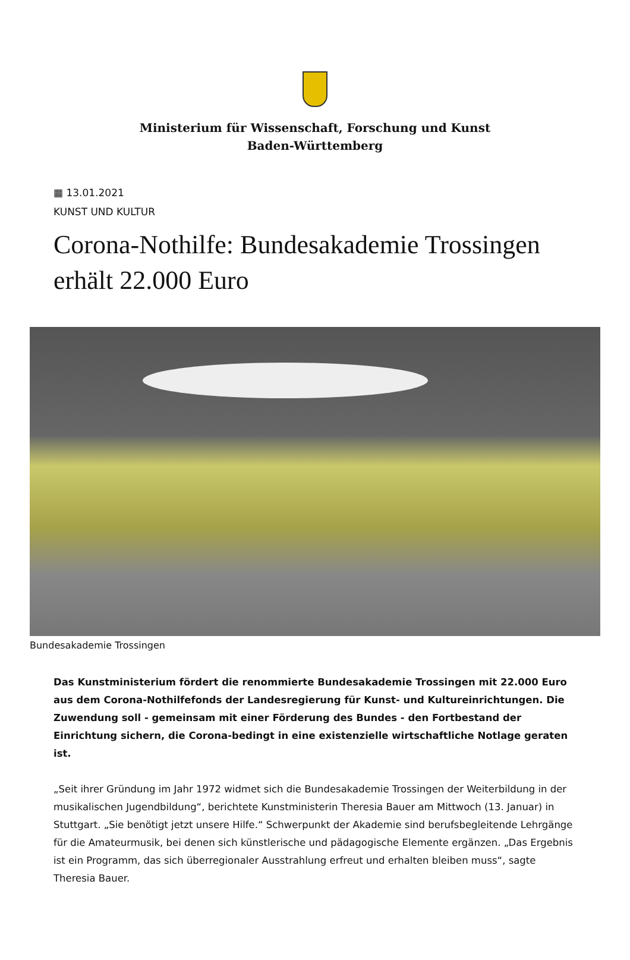Ministerium für Wissenschaft, Forschung und Kunst Baden-Württemberg
▦ 13.01.2021
KUNST UND KULTUR
Corona-Nothilfe: Bundesakademie Trossingen erhält 22.000 Euro
Bundesakademie Trossingen
Das Kunstministerium fördert die renommierte Bundesakademie Trossingen mit 22.000 Euro aus dem Corona-Nothilfefonds der Landesregierung für Kunst- und Kultureinrichtungen. Die Zuwendung soll - gemeinsam mit einer Förderung des Bundes - den Fortbestand der Einrichtung sichern, die Corona-bedingt in eine existenzielle wirtschaftliche Notlage geraten ist.
„Seit ihrer Gründung im Jahr 1972 widmet sich die Bundesakademie Trossingen der Weiterbildung in der musikalischen Jugendbildung“, berichtete Kunstministerin Theresia Bauer am Mittwoch (13. Januar) in Stuttgart. „Sie benötigt jetzt unsere Hilfe.“ Schwerpunkt der Akademie sind berufsbegleitende Lehrgänge für die Amateurmusik, bei denen sich künstlerische und pädagogische Elemente ergänzen. „Das Ergebnis ist ein Programm, das sich überregionaler Ausstrahlung erfreut und erhalten bleiben muss“, sagte Theresia Bauer.